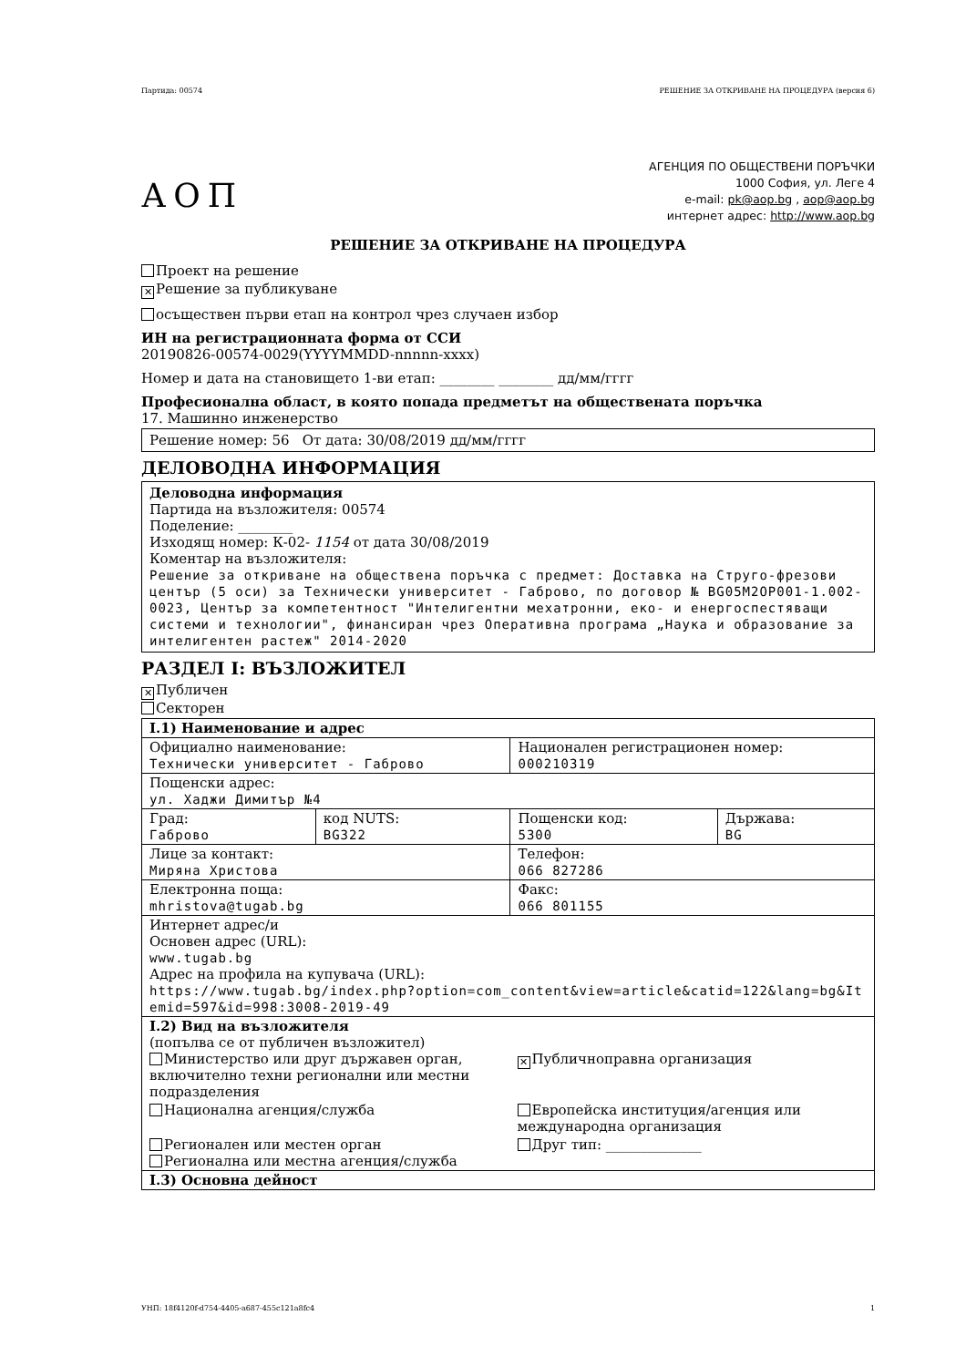Партида: 00574 РЕШЕНИЕ ЗА ОТКРИВАНЕ НА ПРОЦЕДУРА (версия 6)
АОП
АГЕНЦИЯ ПО ОБЩЕСТВЕНИ ПОРЪЧКИ
1000 София, ул. Леге 4
e-mail: pk@aop.bg , aop@aop.bg
интернет адрес: http://www.aop.bg
РЕШЕНИЕ ЗА ОТКРИВАНЕ НА ПРОЦЕДУРА
Проект на решение
✕ Решение за публикуване
осъществен първи етап на контрол чрез случаен избор
ИН на регистрационната форма от ССИ
20190826-00574-0029(YYYYMMDD-nnnnn-xxxx)
Номер и дата на становището 1-ви етап: ________ ________ дд/мм/гггг
Професионална област, в която попада предметът на обществената поръчка
17. Машинно инженерство
Решение номер: 56 От дата: 30/08/2019 дд/мм/гггг
ДЕЛОВОДНА ИНФОРМАЦИЯ
Деловодна информация
Партида на възложителя: 00574
Поделение: ________
Изходящ номер: К-02- 1154 от дата 30/08/2019
Коментар на възложителя:
Решение за откриване на обществена поръчка с предмет: Доставка на Струго-фрезови център (5 оси) за Технически университет - Габрово, по договор № BG05M2OP001-1.002-0023, Център за компетентност "Интелигентни мехатронни, еко- и енергоспестяващи системи и технологии", финансиран чрез Оперативна програма „Наука и образование за интелигентен растеж" 2014-2020
РАЗДЕЛ I: ВЪЗЛОЖИТЕЛ
✕ Публичен
Секторен
| I.1) Наименование и адрес | | | |
| Официално наименование: Технически университет - Габрово | | Национален регистрационен номер: 000210319 | |
| Пощенски адрес: ул. Хаджи Димитър №4 | | | |
| Град: Габрово | код NUTS: BG322 | Пощенски код: 5300 | Държава: BG |
| Лице за контакт: Миряна Христова | | Телефон: 066 827286 | |
| Електронна поща: mhristova@tugab.bg | | Факс: 066 801155 | |
| Интернет адрес/и Основен адрес (URL): www.tugab.bg Адрес на профила на купувача (URL): https://www.tugab.bg/index.php?option=com_content&view=article&catid=122&lang=bg&Itemid=597&id=998:3008-2019-49 | | | |
| I.2) Вид на възложителя (попълва се от публичен възложител) Министерство или друг държавен орган, включително техни регионални или местни подразделения ✕ Публичноправна организация Национална агенция/служба Европейска институция/агенция или международна организация Регионален или местен орган Регионална или местна агенция/служба Друг тип: ______________ | | | |
| I.3) Основна дейност | | | |
УНП: 18f4120f-d754-4405-a687-455c121a8fc4 1